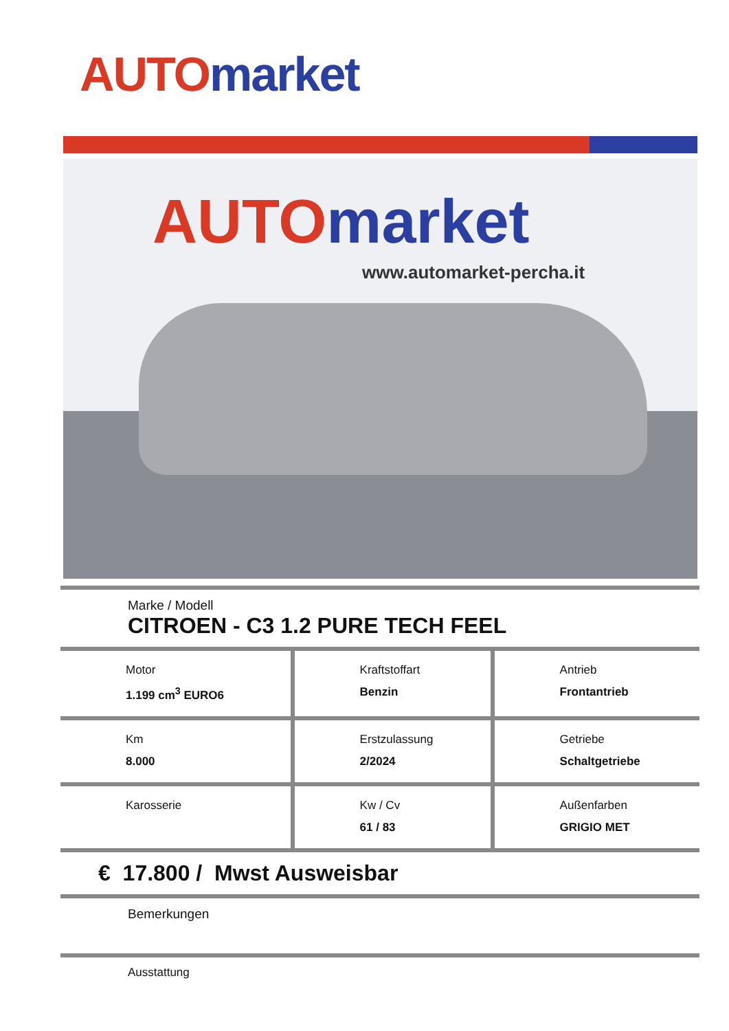AUTO market
AUTO market
www.automarket-percha.it
Marke / Modell
CITROEN - C3 1.2 PURE TECH FEEL
| Motor 1.199 cm<sup>3</sup> EURO6 | Kraftstoffart Benzin | Antrieb Frontantrieb |
| Km 8.000 | Erstzulassung 2/2024 | Getriebe Schaltgetriebe |
| Karosserie | Kw / Cv 61 / 83 | Außenfarben GRIGIO MET |
€ 17.800 / Mwst Ausweisbar
Bemerkungen
Ausstattung